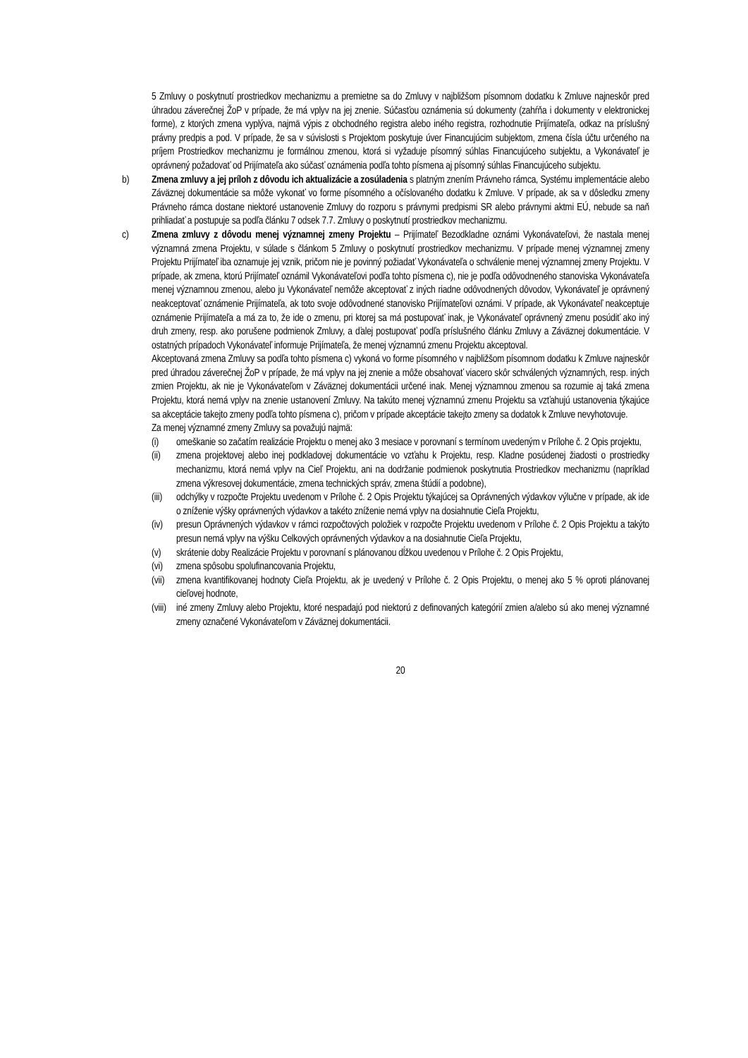5 Zmluvy o poskytnutí prostriedkov mechanizmu a premietne sa do Zmluvy v najbližšom písomnom dodatku k Zmluve najneskôr pred úhradou záverečnej ŽoP v prípade, že má vplyv na jej znenie. Súčasťou oznámenia sú dokumenty (zahŕňa i dokumenty v elektronickej forme), z ktorých zmena vyplýva, najmä výpis z obchodného registra alebo iného registra, rozhodnutie Prijímateľa, odkaz na príslušný právny predpis a pod. V prípade, že sa v súvislosti s Projektom poskytuje úver Financujúcim subjektom, zmena čísla účtu určeného na príjem Prostriedkov mechanizmu je formálnou zmenou, ktorá si vyžaduje písomný súhlas Financujúceho subjektu, a Vykonávateľ je oprávnený požadovať od Prijímateľa ako súčasť oznámenia podľa tohto písmena aj písomný súhlas Financujúceho subjektu.
b) Zmena zmluvy a jej príloh z dôvodu ich aktualizácie a zosúladenia s platným znením Právneho rámca, Systému implementácie alebo Záväznej dokumentácie sa môže vykonať vo forme písomného a očíslovaného dodatku k Zmluve. V prípade, ak sa v dôsledku zmeny Právneho rámca dostane niektoré ustanovenie Zmluvy do rozporu s právnymi predpismi SR alebo právnymi aktmi EÚ, nebude sa naň prihliadať a postupuje sa podľa článku 7 odsek 7.7. Zmluvy o poskytnutí prostriedkov mechanizmu.
c) Zmena zmluvy z dôvodu menej významnej zmeny Projektu – Prijímateľ Bezodkladne oznámi Vykonávateľovi, že nastala menej významná zmena Projektu, v súlade s článkom 5 Zmluvy o poskytnutí prostriedkov mechanizmu. V prípade menej významnej zmeny Projektu Prijímateľ iba oznamuje jej vznik, pričom nie je povinný požiadať Vykonávateľa o schválenie menej významnej zmeny Projektu. V prípade, ak zmena, ktorú Prijímateľ oznámil Vykonávateľovi podľa tohto písmena c), nie je podľa odôvodneného stanoviska Vykonávateľa menej významnou zmenou, alebo ju Vykonávateľ nemôže akceptovať z iných riadne odôvodnených dôvodov, Vykonávateľ je oprávnený neakceptovať oznámenie Prijímateľa, ak toto svoje odôvodnené stanovisko Prijímateľovi oznámi. V prípade, ak Vykonávateľ neakceptuje oznámenie Prijímateľa a má za to, že ide o zmenu, pri ktorej sa má postupovať inak, je Vykonávateľ oprávnený zmenu posúdiť ako iný druh zmeny, resp. ako porušene podmienok Zmluvy, a ďalej postupovať podľa príslušného článku Zmluvy a Záväznej dokumentácie. V ostatných prípadoch Vykonávateľ informuje Prijímateľa, že menej významnú zmenu Projektu akceptoval.
Akceptovaná zmena Zmluvy sa podľa tohto písmena c) vykoná vo forme písomného v najbližšom písomnom dodatku k Zmluve najneskôr pred úhradou záverečnej ŽoP v prípade, že má vplyv na jej znenie a môže obsahovať viacero skôr schválených významných, resp. iných zmien Projektu, ak nie je Vykonávateľom v Záväznej dokumentácii určené inak. Menej významnou zmenou sa rozumie aj taká zmena Projektu, ktorá nemá vplyv na znenie ustanovení Zmluvy. Na takúto menej významnú zmenu Projektu sa vzťahujú ustanovenia týkajúce sa akceptácie takejto zmeny podľa tohto písmena c), pričom v prípade akceptácie takejto zmeny sa dodatok k Zmluve nevyhotovuje.
Za menej významné zmeny Zmluvy sa považujú najmä:
(i) omeškanie so začatím realizácie Projektu o menej ako 3 mesiace v porovnaní s termínom uvedeným v Prílohe č. 2 Opis projektu,
(ii)
zmena projektovej alebo inej podkladovej dokumentácie vo vzťahu k Projektu, resp. Kladne posúdenej žiadosti o prostriedky mechanizmu, ktorá nemá vplyv na Cieľ Projektu, ani na dodržanie podmienok poskytnutia Prostriedkov mechanizmu (napríklad zmena výkresovej dokumentácie, zmena technických správ, zmena štúdií a podobne),
(iii)
odchýlky v rozpočte Projektu uvedenom v Prílohe č. 2 Opis Projektu týkajúcej sa Oprávnených výdavkov výlučne v prípade, ak ide o zníženie výšky oprávnených výdavkov a takéto zníženie nemá vplyv na dosiahnutie Cieľa Projektu,
(iv)
presun Oprávnených výdavkov v rámci rozpočtových položiek v rozpočte Projektu uvedenom v Prílohe č. 2 Opis Projektu a takýto presun nemá vplyv na výšku Celkových oprávnených výdavkov a na dosiahnutie Cieľa Projektu,
(v) skrátenie doby Realizácie Projektu v porovnaní s plánovanou dĺžkou uvedenou v Prílohe č. 2 Opis Projektu,
(vi)
zmena spôsobu spolufinancovania Projektu,
(vii)
zmena kvantifikovanej hodnoty Cieľa Projektu, ak je uvedený v Prílohe č. 2 Opis Projektu, o menej ako 5 % oproti plánovanej cieľovej hodnote,
(viii)
iné zmeny Zmluvy alebo Projektu, ktoré nespadajú pod niektorú z definovaných kategórií zmien a/alebo sú ako menej významné zmeny označené Vykonávateľom v Záväznej dokumentácii.
20